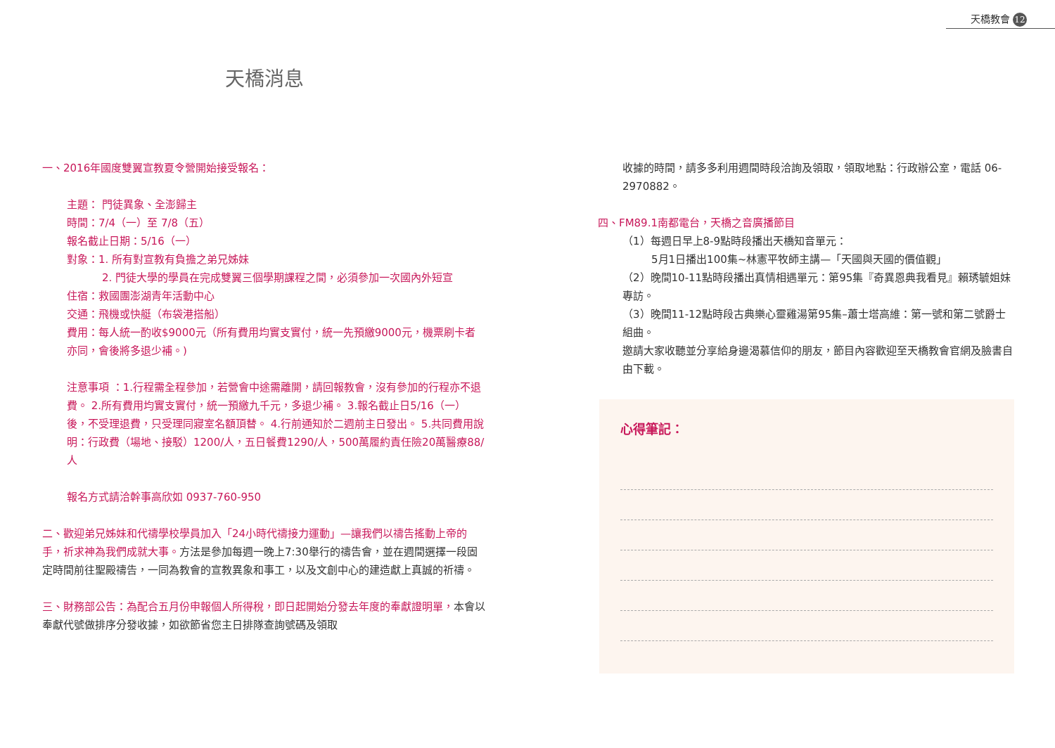天橋教會 12
天橋消息
一、2016年國度雙翼宣教夏令營開始接受報名：
主題： 門徒異象、全澎歸主
時間：7/4（一）至 7/8（五）
報名截止日期：5/16（一）
對象：1. 所有對宣教有負擔之弟兄姊妹
2. 門徒大學的學員在完成雙翼三個學期課程之間，必須參加一次國內外短宣
住宿：救國團澎湖青年活動中心
交通：飛機或快艇（布袋港搭船）
費用：每人統一酌收$9000元（所有費用均實支實付，統一先預繳9000元，機票刷卡者亦同，會後將多退少補。)
注意事項 ：1.行程需全程參加，若營會中途需離開，請回報教會，沒有參加的行程亦不退費。 2.所有費用均實支實付，統一預繳九千元，多退少補。 3.報名截止日5/16（一）後，不受理退費，只受理同寢室名額頂替。 4.行前通知於二週前主日發出。 5.共同費用說明：行政費（場地、接駁）1200/人，五日餐費1290/人，500萬履約責任險20萬醫療88/人
報名方式請洽幹事高欣如 0937-760-950
二、歡迎弟兄姊妹和代禱學校學員加入「24小時代禱接力運動」—讓我們以禱告搖動上帝的手，祈求神為我們成就大事。方法是參加每週一晚上7:30舉行的禱告會，並在週間選擇一段固定時間前往聖殿禱告，一同為教會的宣教異象和事工，以及文創中心的建造獻上真誠的祈禱。
三、財務部公告：為配合五月份申報個人所得稅，即日起開始分發去年度的奉獻證明單，本會以奉獻代號做排序分發收據，如欲節省您主日排隊查詢號碼及領取
收據的時間，請多多利用週間時段洽詢及領取，領取地點：行政辦公室，電話 06-2970882。
四、FM89.1南都電台，天橋之音廣播節目
（1）每週日早上8-9點時段播出天橋知音單元：
5月1日播出100集~林憲平牧師主講—「天國與天國的價值觀」
（2）晚間10-11點時段播出真情相遇單元：第95集『奇異恩典我看見』賴琇毓姐妹專訪。
（3）晚間11-12點時段古典樂心靈雞湯第95集–蕭士塔高維：第一號和第二號爵士組曲。
邀請大家收聽並分享給身邊渴慕信仰的朋友，節目內容歡迎至天橋教會官網及臉書自由下載。
心得筆記：